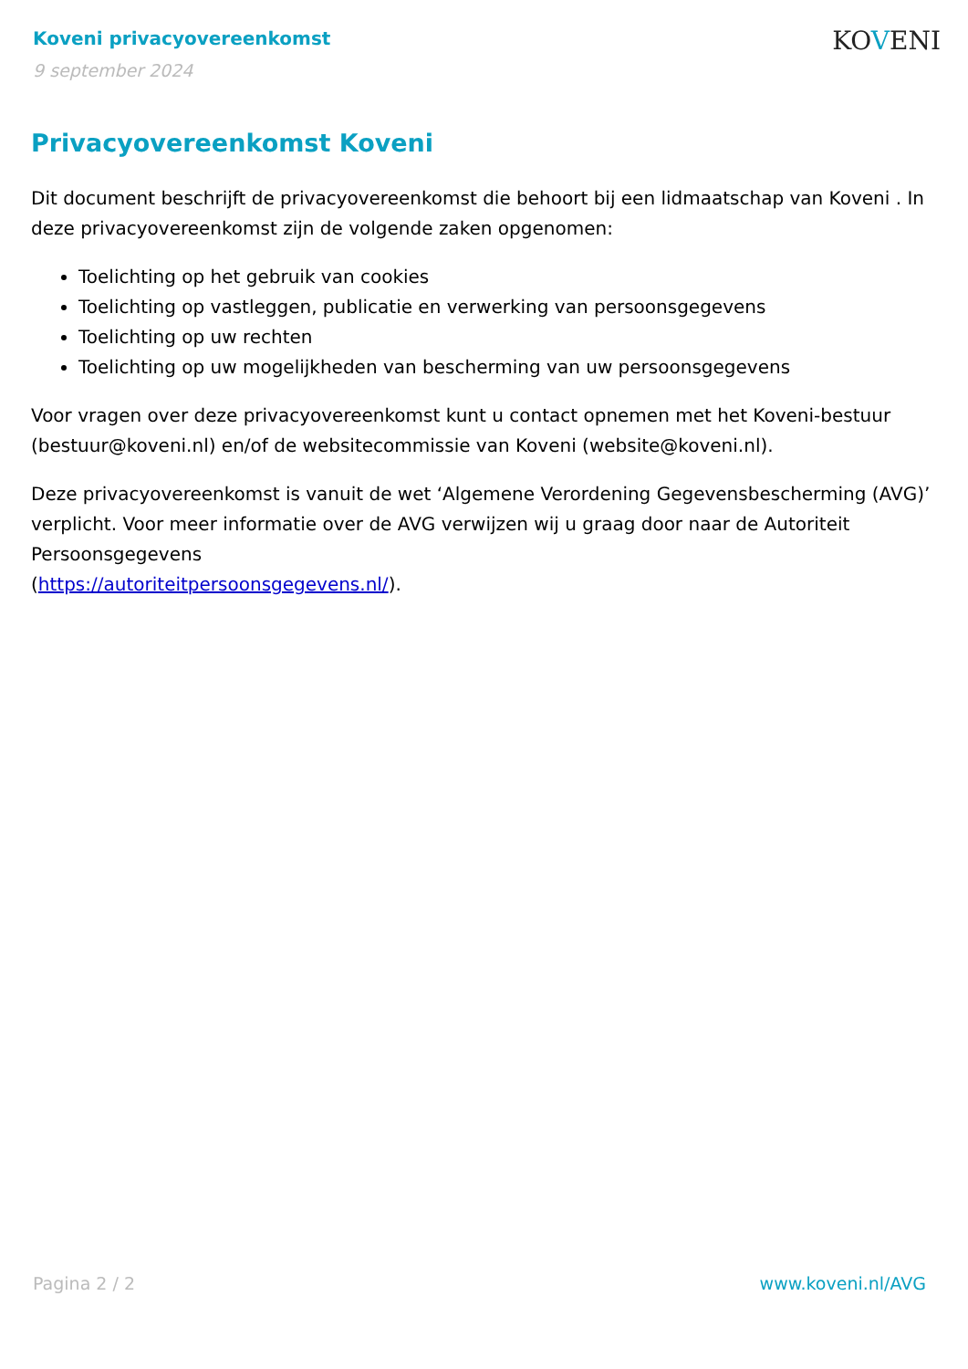Koveni privacyovereenkomst
9 september 2024
KOVENI
Privacyovereenkomst Koveni
Dit document beschrijft de privacyovereenkomst die behoort bij een lidmaatschap van Koveni . In deze privacyovereenkomst zijn de volgende zaken opgenomen:
Toelichting op het gebruik van cookies
Toelichting op vastleggen, publicatie en verwerking van persoonsgegevens
Toelichting op uw rechten
Toelichting op uw mogelijkheden van bescherming van uw persoonsgegevens
Voor vragen over deze privacyovereenkomst kunt u contact opnemen met het Koveni-bestuur (bestuur@koveni.nl) en/of de websitecommissie van Koveni (website@koveni.nl).
Deze privacyovereenkomst is vanuit de wet ‘Algemene Verordening Gegevensbescherming (AVG)’ verplicht. Voor meer informatie over de AVG verwijzen wij u graag door naar de Autoriteit Persoonsgegevens
(https://autoriteitpersoonsgegevens.nl/).
Pagina 2 / 2 www.koveni.nl/AVG